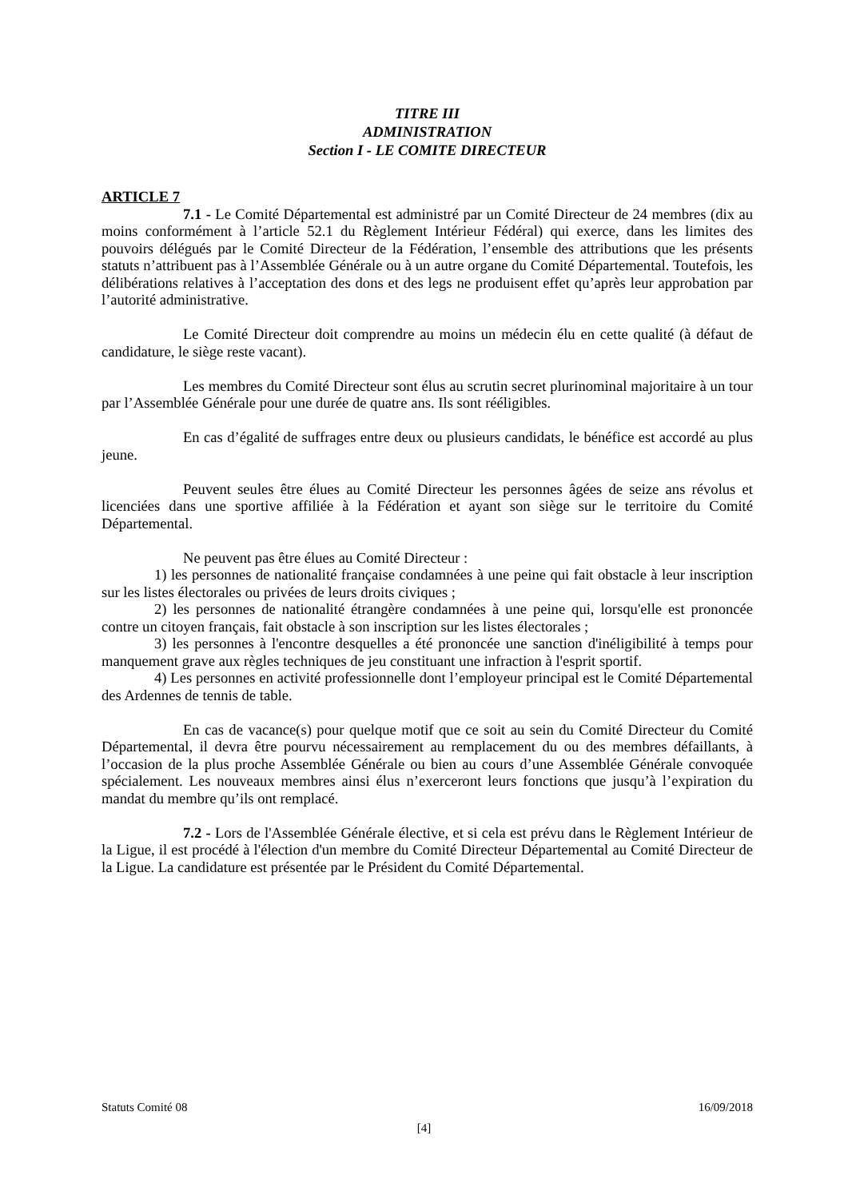TITRE III
ADMINISTRATION
Section I - LE COMITE DIRECTEUR
ARTICLE 7
7.1 - Le Comité Départemental est administré par un Comité Directeur de 24 membres (dix au moins conformément à l’article 52.1 du Règlement Intérieur Fédéral) qui exerce, dans les limites des pouvoirs délégués par le Comité Directeur de la Fédération, l’ensemble des attributions que les présents statuts n’attribuent pas à l’Assemblée Générale ou à un autre organe du Comité Départemental. Toutefois, les délibérations relatives à l’acceptation des dons et des legs ne produisent effet qu’après leur approbation par l’autorité administrative.
Le Comité Directeur doit comprendre au moins un médecin élu en cette qualité (à défaut de candidature, le siège reste vacant).
Les membres du Comité Directeur sont élus au scrutin secret plurinominal majoritaire à un tour par l’Assemblée Générale pour une durée de quatre ans. Ils sont rééligibles.
En cas d’égalité de suffrages entre deux ou plusieurs candidats, le bénéfice est accordé au plus jeune.
Peuvent seules être élues au Comité Directeur les personnes âgées de seize ans révolus et licenciées dans une sportive affiliée à la Fédération et ayant son siège sur le territoire du Comité Départemental.
Ne peuvent pas être élues au Comité Directeur :
1) les personnes de nationalité française condamnées à une peine qui fait obstacle à leur inscription sur les listes électorales ou privées de leurs droits civiques ;
2) les personnes de nationalité étrangère condamnées à une peine qui, lorsqu'elle est prononcée contre un citoyen français, fait obstacle à son inscription sur les listes électorales ;
3) les personnes à l'encontre desquelles a été prononcée une sanction d'inéligibilité à temps pour manquement grave aux règles techniques de jeu constituant une infraction à l'esprit sportif.
4) Les personnes en activité professionnelle dont l’employeur principal est le Comité Départemental des Ardennes de tennis de table.
En cas de vacance(s) pour quelque motif que ce soit au sein du Comité Directeur du Comité Départemental, il devra être pourvu nécessairement au remplacement du ou des membres défaillants, à l’occasion de la plus proche Assemblée Générale ou bien au cours d’une Assemblée Générale convoquée spécialement. Les nouveaux membres ainsi élus n’exerceront leurs fonctions que jusqu’à l’expiration du mandat du membre qu’ils ont remplacé.
7.2 - Lors de l'Assemblée Générale élective, et si cela est prévu dans le Règlement Intérieur de la Ligue, il est procédé à l'élection d'un membre du Comité Directeur Départemental au Comité Directeur de la Ligue. La candidature est présentée par le Président du Comité Départemental.
Statuts Comité 08 16/09/2018
[4]